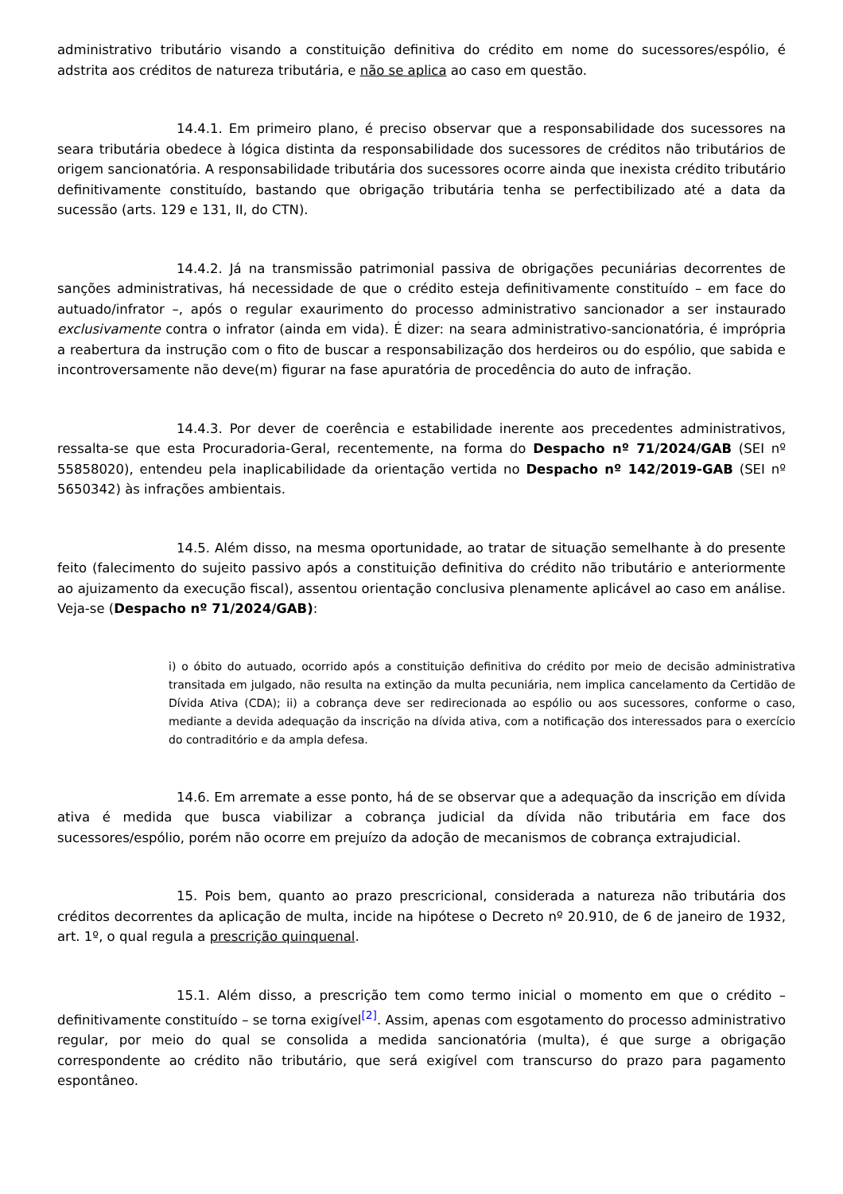administrativo tributário visando a constituição definitiva do crédito em nome do sucessores/espólio, é adstrita aos créditos de natureza tributária, e não se aplica ao caso em questão.
14.4.1. Em primeiro plano, é preciso observar que a responsabilidade dos sucessores na seara tributária obedece à lógica distinta da responsabilidade dos sucessores de créditos não tributários de origem sancionatória. A responsabilidade tributária dos sucessores ocorre ainda que inexista crédito tributário definitivamente constituído, bastando que obrigação tributária tenha se perfectibilizado até a data da sucessão (arts. 129 e 131, II, do CTN).
14.4.2. Já na transmissão patrimonial passiva de obrigações pecuniárias decorrentes de sanções administrativas, há necessidade de que o crédito esteja definitivamente constituído – em face do autuado/infrator –, após o regular exaurimento do processo administrativo sancionador a ser instaurado exclusivamente contra o infrator (ainda em vida). É dizer: na seara administrativo-sancionatória, é imprópria a reabertura da instrução com o fito de buscar a responsabilização dos herdeiros ou do espólio, que sabida e incontroversamente não deve(m) figurar na fase apuratória de procedência do auto de infração.
14.4.3. Por dever de coerência e estabilidade inerente aos precedentes administrativos, ressalta-se que esta Procuradoria-Geral, recentemente, na forma do Despacho nº 71/2024/GAB (SEI nº 55858020), entendeu pela inaplicabilidade da orientação vertida no Despacho nº 142/2019-GAB (SEI nº 5650342) às infrações ambientais.
14.5. Além disso, na mesma oportunidade, ao tratar de situação semelhante à do presente feito (falecimento do sujeito passivo após a constituição definitiva do crédito não tributário e anteriormente ao ajuizamento da execução fiscal), assentou orientação conclusiva plenamente aplicável ao caso em análise. Veja-se (Despacho nº 71/2024/GAB):
i) o óbito do autuado, ocorrido após a constituição definitiva do crédito por meio de decisão administrativa transitada em julgado, não resulta na extinção da multa pecuniária, nem implica cancelamento da Certidão de Dívida Ativa (CDA); ii) a cobrança deve ser redirecionada ao espólio ou aos sucessores, conforme o caso, mediante a devida adequação da inscrição na dívida ativa, com a notificação dos interessados para o exercício do contraditório e da ampla defesa.
14.6. Em arremate a esse ponto, há de se observar que a adequação da inscrição em dívida ativa é medida que busca viabilizar a cobrança judicial da dívida não tributária em face dos sucessores/espólio, porém não ocorre em prejuízo da adoção de mecanismos de cobrança extrajudicial.
15. Pois bem, quanto ao prazo prescricional, considerada a natureza não tributária dos créditos decorrentes da aplicação de multa, incide na hipótese o Decreto nº 20.910, de 6 de janeiro de 1932, art. 1º, o qual regula a prescrição quinquenal.
15.1. Além disso, a prescrição tem como termo inicial o momento em que o crédito – definitivamente constituído – se torna exigível<sup>[2]</sup>. Assim, apenas com esgotamento do processo administrativo regular, por meio do qual se consolida a medida sancionatória (multa), é que surge a obrigação correspondente ao crédito não tributário, que será exigível com transcurso do prazo para pagamento espontâneo.